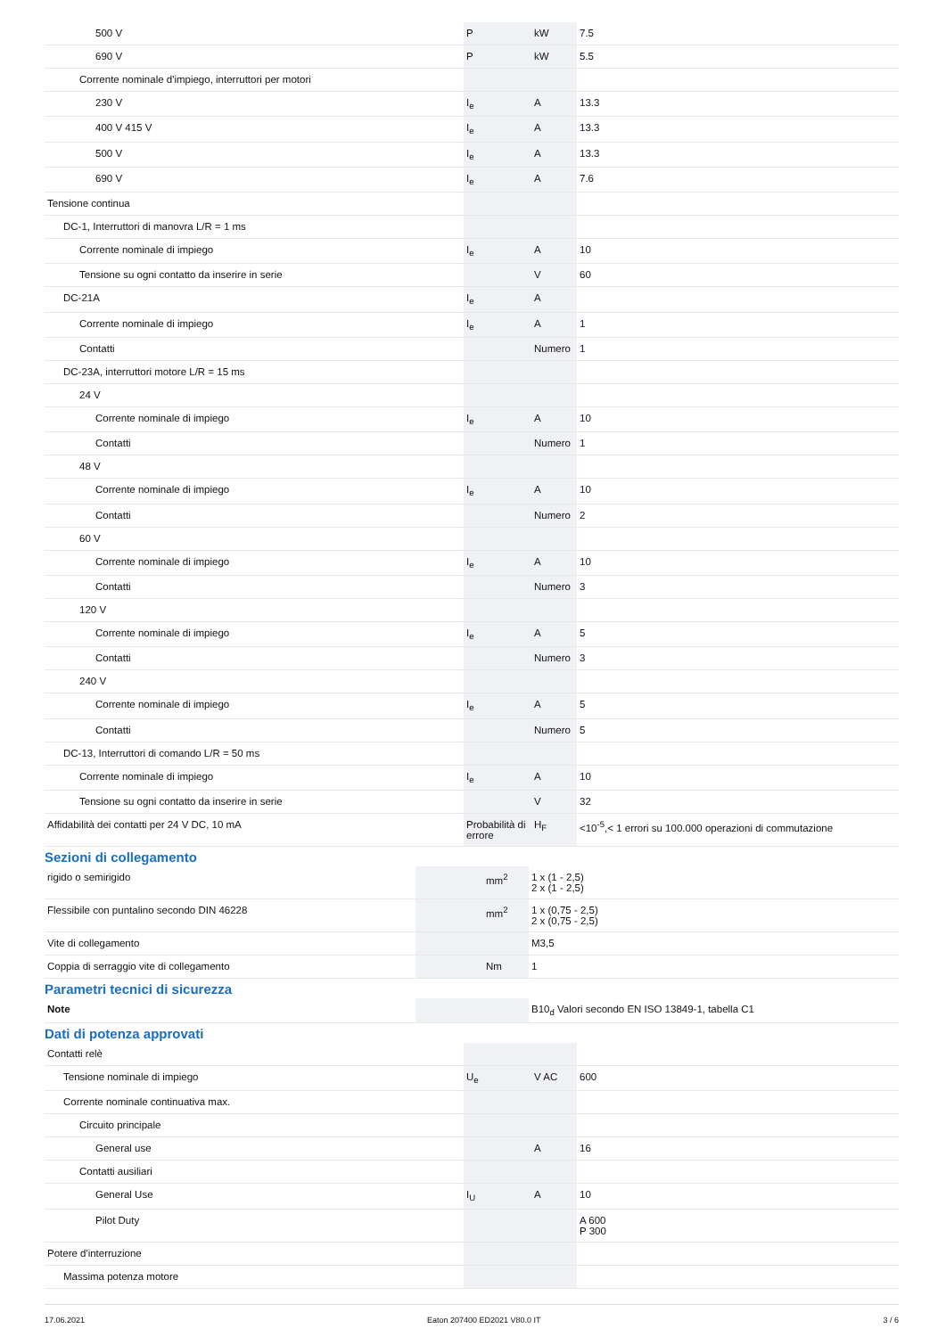| 500 V | P | kW | 7.5 |
| 690 V | P | kW | 5.5 |
| Corrente nominale d'impiego, interruttori per motori | | | |
| 230 V | I<sub>e</sub> | A | 13.3 |
| 400 V 415 V | I<sub>e</sub> | A | 13.3 |
| 500 V | I<sub>e</sub> | A | 13.3 |
| 690 V | I<sub>e</sub> | A | 7.6 |
| Tensione continua | | | |
| DC-1, Interruttori di manovra L/R = 1 ms | | | |
| Corrente nominale di impiego | I<sub>e</sub> | A | 10 |
| Tensione su ogni contatto da inserire in serie | | V | 60 |
| DC-21A | I<sub>e</sub> | A | |
| Corrente nominale di impiego | I<sub>e</sub> | A | 1 |
| Contatti | | Numero | 1 |
| DC-23A, interruttori motore L/R = 15 ms | | | |
| 24 V | | | |
| Corrente nominale di impiego | I<sub>e</sub> | A | 10 |
| Contatti | | Numero | 1 |
| 48 V | | | |
| Corrente nominale di impiego | I<sub>e</sub> | A | 10 |
| Contatti | | Numero | 2 |
| 60 V | | | |
| Corrente nominale di impiego | I<sub>e</sub> | A | 10 |
| Contatti | | Numero | 3 |
| 120 V | | | |
| Corrente nominale di impiego | I<sub>e</sub> | A | 5 |
| Contatti | | Numero | 3 |
| 240 V | | | |
| Corrente nominale di impiego | I<sub>e</sub> | A | 5 |
| Contatti | | Numero | 5 |
| DC-13, Interruttori di comando L/R = 50 ms | | | |
| Corrente nominale di impiego | I<sub>e</sub> | A | 10 |
| Tensione su ogni contatto da inserire in serie | | V | 32 |
| Affidabilità dei contatti per 24 V DC, 10 mA | Probabilità di errore | H<sub>F</sub> | <10<sup>-5</sup>,< 1 errori su 100.000 operazioni di commutazione |
Sezioni di collegamento
| rigido o semirigido | | mm<sup>2</sup> | 1 x (1 - 2,5) 2 x (1 - 2,5) |
| Flessibile con puntalino secondo DIN 46228 | | mm<sup>2</sup> | 1 x (0,75 - 2,5) 2 x (0,75 - 2,5) |
| Vite di collegamento | | | M3,5 |
| Coppia di serraggio vite di collegamento | | Nm | 1 |
Parametri tecnici di sicurezza
| Note | | | B10<sub>d</sub> Valori secondo EN ISO 13849-1, tabella C1 |
Dati di potenza approvati
| Contatti relè | | | |
| Tensione nominale di impiego | U<sub>e</sub> | V AC | 600 |
| Corrente nominale continuativa max. | | | |
| Circuito principale | | | |
| General use | | A | 16 |
| Contatti ausiliari | | | |
| General Use | I<sub>U</sub> | A | 10 |
| Pilot Duty | | | A 600 P 300 |
| Potere d'interruzione | | | |
| Massima potenza motore | | | |
17.06.2021 Eaton 207400 ED2021 V80.0 IT 3 / 6